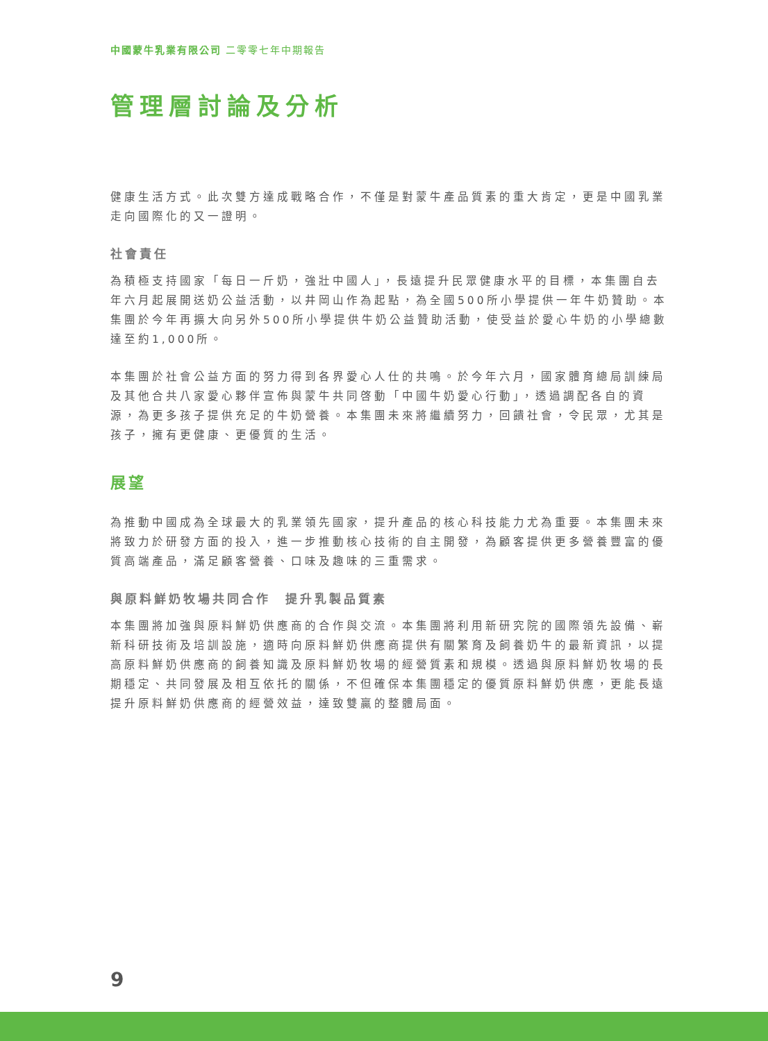中國蒙牛乳業有限公司 二零零七年中期報告
管理層討論及分析
健康生活方式。此次雙方達成戰略合作，不僅是對蒙牛產品質素的重大肯定，更是中國乳業走向國際化的又一證明。
社會責任
為積極支持國家「每日一斤奶，強壯中國人」，長遠提升民眾健康水平的目標，本集團自去年六月起展開送奶公益活動，以井岡山作為起點，為全國500所小學提供一年牛奶贊助。本集團於今年再擴大向另外500所小學提供牛奶公益贊助活動，使受益於愛心牛奶的小學總數達至約1,000所。
本集團於社會公益方面的努力得到各界愛心人仕的共鳴。於今年六月，國家體育總局訓練局及其他合共八家愛心夥伴宣佈與蒙牛共同啓動「中國牛奶愛心行動」，透過調配各自的資源，為更多孩子提供充足的牛奶營養。本集團未來將繼續努力，回饋社會，令民眾，尤其是孩子，擁有更健康、更優質的生活。
展望
為推動中國成為全球最大的乳業領先國家，提升產品的核心科技能力尤為重要。本集團未來將致力於研發方面的投入，進一步推動核心技術的自主開發，為顧客提供更多營養豐富的優質高端產品，滿足顧客營養、口味及趣味的三重需求。
與原料鮮奶牧場共同合作　提升乳製品質素
本集團將加強與原料鮮奶供應商的合作與交流。本集團將利用新研究院的國際領先設備、嶄新科研技術及培訓設施，適時向原料鮮奶供應商提供有關繁育及飼養奶牛的最新資訊，以提高原料鮮奶供應商的飼養知識及原料鮮奶牧場的經營質素和規模。透過與原料鮮奶牧場的長期穩定、共同發展及相互依托的關係，不但確保本集團穩定的優質原料鮮奶供應，更能長遠提升原料鮮奶供應商的經營效益，達致雙贏的整體局面。
9